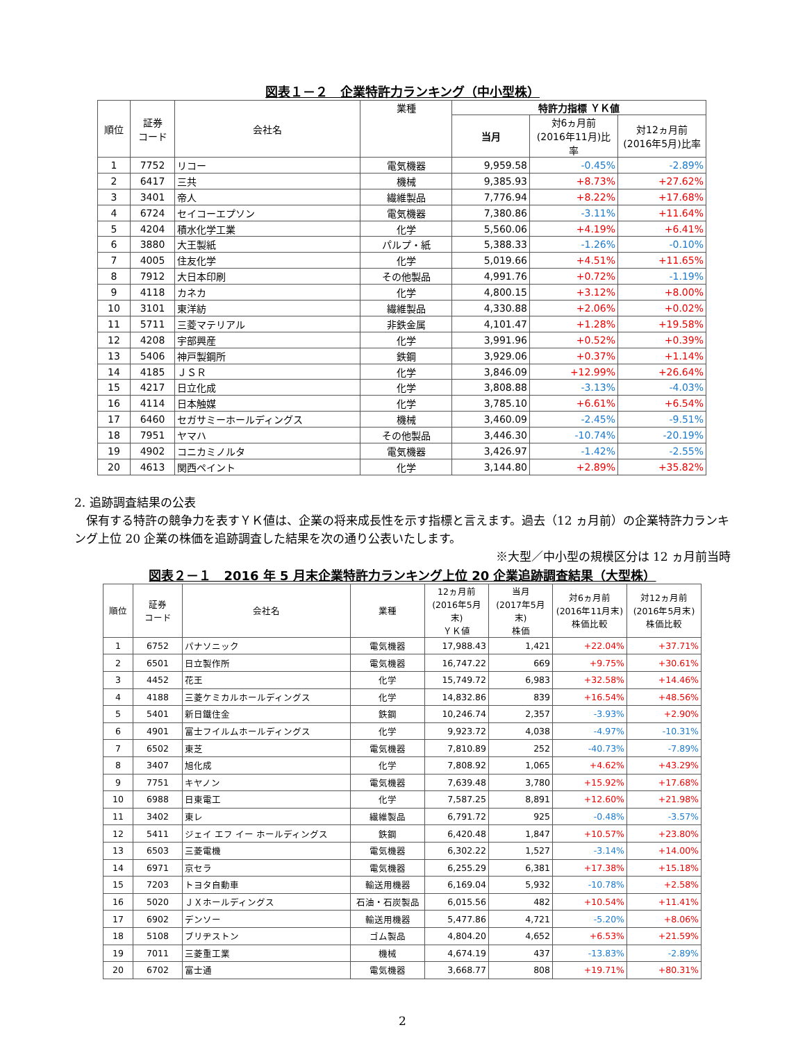図表１－２　企業特許力ランキング（中小型株）
| 順位 | 証券 コード | 会社名 | 業種 | 特許力指標 ＹＫ値 | | |
| --- | --- | --- | --- | --- | --- | --- |
| | | | | 当月 | 対6ヵ月前 (2016年11月)比率 | 対12ヵ月前 (2016年5月)比率 |
| 1 | 7752 | リコー | 電気機器 | 9,959.58 | -0.45% | -2.89% |
| 2 | 6417 | 三共 | 機械 | 9,385.93 | +8.73% | +27.62% |
| 3 | 3401 | 帝人 | 繊維製品 | 7,776.94 | +8.22% | +17.68% |
| 4 | 6724 | セイコーエプソン | 電気機器 | 7,380.86 | -3.11% | +11.64% |
| 5 | 4204 | 積水化学工業 | 化学 | 5,560.06 | +4.19% | +6.41% |
| 6 | 3880 | 大王製紙 | パルプ・紙 | 5,388.33 | -1.26% | -0.10% |
| 7 | 4005 | 住友化学 | 化学 | 5,019.66 | +4.51% | +11.65% |
| 8 | 7912 | 大日本印刷 | その他製品 | 4,991.76 | +0.72% | -1.19% |
| 9 | 4118 | カネカ | 化学 | 4,800.15 | +3.12% | +8.00% |
| 10 | 3101 | 東洋紡 | 繊維製品 | 4,330.88 | +2.06% | +0.02% |
| 11 | 5711 | 三菱マテリアル | 非鉄金属 | 4,101.47 | +1.28% | +19.58% |
| 12 | 4208 | 宇部興産 | 化学 | 3,991.96 | +0.52% | +0.39% |
| 13 | 5406 | 神戸製鋼所 | 鉄鋼 | 3,929.06 | +0.37% | +1.14% |
| 14 | 4185 | ＪＳＲ | 化学 | 3,846.09 | +12.99% | +26.64% |
| 15 | 4217 | 日立化成 | 化学 | 3,808.88 | -3.13% | -4.03% |
| 16 | 4114 | 日本触媒 | 化学 | 3,785.10 | +6.61% | +6.54% |
| 17 | 6460 | セガサミーホールディングス | 機械 | 3,460.09 | -2.45% | -9.51% |
| 18 | 7951 | ヤマハ | その他製品 | 3,446.30 | -10.74% | -20.19% |
| 19 | 4902 | コニカミノルタ | 電気機器 | 3,426.97 | -1.42% | -2.55% |
| 20 | 4613 | 関西ペイント | 化学 | 3,144.80 | +2.89% | +35.82% |
2. 追跡調査結果の公表
　保有する特許の競争力を表すＹＫ値は、企業の将来成長性を示す指標と言えます。過去（12 ヵ月前）の企業特許力ランキング上位 20 企業の株価を追跡調査した結果を次の通り公表いたします。
※大型／中小型の規模区分は 12 ヵ月前当時
図表２－１　2016 年 5 月末企業特許力ランキング上位 20 企業追跡調査結果（大型株）
| 順位 | 証券 コード | 会社名 | 業種 | 12ヵ月前 (2016年5月末) ＹＫ値 | 当月 (2017年5月末) 株価 | 対6ヵ月前 (2016年11月末) 株価比較 | 対12ヵ月前 (2016年5月末) 株価比較 |
| --- | --- | --- | --- | --- | --- | --- | --- |
| 1 | 6752 | パナソニック | 電気機器 | 17,988.43 | 1,421 | +22.04% | +37.71% |
| 2 | 6501 | 日立製作所 | 電気機器 | 16,747.22 | 669 | +9.75% | +30.61% |
| 3 | 4452 | 花王 | 化学 | 15,749.72 | 6,983 | +32.58% | +14.46% |
| 4 | 4188 | 三菱ケミカルホールディングス | 化学 | 14,832.86 | 839 | +16.54% | +48.56% |
| 5 | 5401 | 新日鐵住金 | 鉄鋼 | 10,246.74 | 2,357 | -3.93% | +2.90% |
| 6 | 4901 | 富士フイルムホールディングス | 化学 | 9,923.72 | 4,038 | -4.97% | -10.31% |
| 7 | 6502 | 東芝 | 電気機器 | 7,810.89 | 252 | -40.73% | -7.89% |
| 8 | 3407 | 旭化成 | 化学 | 7,808.92 | 1,065 | +4.62% | +43.29% |
| 9 | 7751 | キヤノン | 電気機器 | 7,639.48 | 3,780 | +15.92% | +17.68% |
| 10 | 6988 | 日東電工 | 化学 | 7,587.25 | 8,891 | +12.60% | +21.98% |
| 11 | 3402 | 東レ | 繊維製品 | 6,791.72 | 925 | -0.48% | -3.57% |
| 12 | 5411 | ジェイ エフ イー ホールディングス | 鉄鋼 | 6,420.48 | 1,847 | +10.57% | +23.80% |
| 13 | 6503 | 三菱電機 | 電気機器 | 6,302.22 | 1,527 | -3.14% | +14.00% |
| 14 | 6971 | 京セラ | 電気機器 | 6,255.29 | 6,381 | +17.38% | +15.18% |
| 15 | 7203 | トヨタ自動車 | 輸送用機器 | 6,169.04 | 5,932 | -10.78% | +2.58% |
| 16 | 5020 | ＪＸホールディングス | 石油・石炭製品 | 6,015.56 | 482 | +10.54% | +11.41% |
| 17 | 6902 | デンソー | 輸送用機器 | 5,477.86 | 4,721 | -5.20% | +8.06% |
| 18 | 5108 | ブリヂストン | ゴム製品 | 4,804.20 | 4,652 | +6.53% | +21.59% |
| 19 | 7011 | 三菱重工業 | 機械 | 4,674.19 | 437 | -13.83% | -2.89% |
| 20 | 6702 | 富士通 | 電気機器 | 3,668.77 | 808 | +19.71% | +80.31% |
2